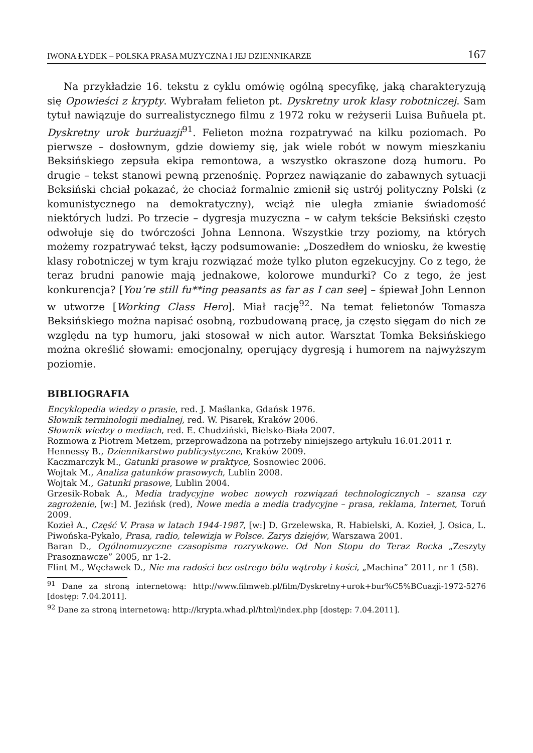IWONA ŁYDEK – POLSKA PRASA MUZYCZNA I JEJ DZIENNIKARZE 167
Na przykładzie 16. tekstu z cyklu omówię ogólną specyfikę, jaką charakteryzują się Opowieści z krypty. Wybrałam felieton pt. Dyskretny urok klasy robotniczej. Sam tytuł nawiązuje do surrealistycznego filmu z 1972 roku w reżyserii Luisa Buñuela pt. Dyskretny urok burżuazji<sup>91</sup>. Felieton można rozpatrywać na kilku poziomach. Po pierwsze – dosłownym, gdzie dowiemy się, jak wiele robót w nowym mieszkaniu Beksińskiego zepsuła ekipa remontowa, a wszystko okraszone dozą humoru. Po drugie – tekst stanowi pewną przenośnię. Poprzez nawiązanie do zabawnych sytuacji Beksiński chciał pokazać, że chociaż formalnie zmienił się ustrój polityczny Polski (z komunistycznego na demokratyczny), wciąż nie uległa zmianie świadomość niektórych ludzi. Po trzecie – dygresja muzyczna – w całym tekście Beksiński często odwołuje się do twórczości Johna Lennona. Wszystkie trzy poziomy, na których możemy rozpatrywać tekst, łączy podsumowanie: „Doszedłem do wniosku, że kwestię klasy robotniczej w tym kraju rozwiązać może tylko pluton egzekucyjny. Co z tego, że teraz brudni panowie mają jednakowe, kolorowe mundurki? Co z tego, że jest konkurencja? [You’re still fu**ing peasants as far as I can see] – śpiewał John Lennon w utworze [Working Class Hero]. Miał rację<sup>92</sup>. Na temat felietonów Tomasza Beksińskiego można napisać osobną, rozbudowaną pracę, ja często sięgam do nich ze względu na typ humoru, jaki stosował w nich autor. Warsztat Tomka Beksińskiego można określić słowami: emocjonalny, operujący dygresją i humorem na najwyższym poziomie.
BIBLIOGRAFIA
Encyklopedia wiedzy o prasie, red. J. Maślanka, Gdańsk 1976.
Słownik terminologii medialnej, red. W. Pisarek, Kraków 2006.
Słownik wiedzy o mediach, red. E. Chudziński, Bielsko-Biała 2007.
Rozmowa z Piotrem Metzem, przeprowadzona na potrzeby niniejszego artykułu 16.01.2011 r.
Hennessy B., Dziennikarstwo publicystyczne, Kraków 2009.
Kaczmarczyk M., Gatunki prasowe w praktyce, Sosnowiec 2006.
Wojtak M., Analiza gatunków prasowych, Lublin 2008.
Wojtak M., Gatunki prasowe, Lublin 2004.
Grzesik-Robak A., Media tradycyjne wobec nowych rozwiązań technologicznych – szansa czy zagrożenie, [w:] M. Jezińsk (red), Nowe media a media tradycyjne – prasa, reklama, Internet, Toruń 2009.
Kozieł A., Część V. Prasa w latach 1944-1987, [w:] D. Grzelewska, R. Habielski, A. Kozieł, J. Osica, L. Piwońska-Pykało, Prasa, radio, telewizja w Polsce. Zarys dziejów, Warszawa 2001.
Baran D., Ogólnomuzyczne czasopisma rozrywkowe. Od Non Stopu do Teraz Rocka „Zeszyty Prasoznawcze” 2005, nr 1-2.
Flint M., Węcławek D., Nie ma radości bez ostrego bólu wątroby i kości, „Machina” 2011, nr 1 (58).
<sup>91</sup> Dane za stroną internetową: http://www.filmweb.pl/film/Dyskretny+urok+bur%C5%BCuazji-1972-5276 [dostęp: 7.04.2011].
<sup>92</sup> Dane za stroną internetową: http://krypta.whad.pl/html/index.php [dostęp: 7.04.2011].